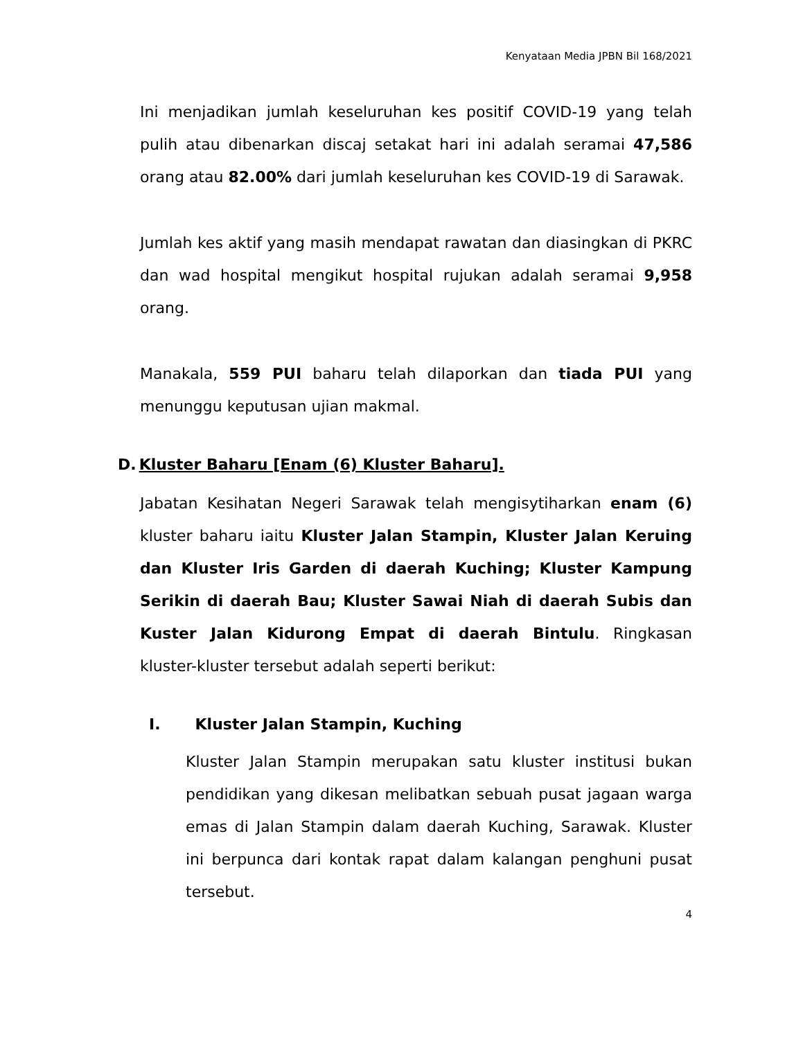Kenyataan Media JPBN Bil 168/2021
Ini menjadikan jumlah keseluruhan kes positif COVID-19 yang telah pulih atau dibenarkan discaj setakat hari ini adalah seramai 47,586 orang atau 82.00% dari jumlah keseluruhan kes COVID-19 di Sarawak.
Jumlah kes aktif yang masih mendapat rawatan dan diasingkan di PKRC dan wad hospital mengikut hospital rujukan adalah seramai 9,958 orang.
Manakala, 559 PUI baharu telah dilaporkan dan tiada PUI yang menunggu keputusan ujian makmal.
D. Kluster Baharu [Enam (6) Kluster Baharu].
Jabatan Kesihatan Negeri Sarawak telah mengisytiharkan enam (6) kluster baharu iaitu Kluster Jalan Stampin, Kluster Jalan Keruing dan Kluster Iris Garden di daerah Kuching; Kluster Kampung Serikin di daerah Bau; Kluster Sawai Niah di daerah Subis dan Kuster Jalan Kidurong Empat di daerah Bintulu. Ringkasan kluster-kluster tersebut adalah seperti berikut:
I. Kluster Jalan Stampin, Kuching
Kluster Jalan Stampin merupakan satu kluster institusi bukan pendidikan yang dikesan melibatkan sebuah pusat jagaan warga emas di Jalan Stampin dalam daerah Kuching, Sarawak. Kluster ini berpunca dari kontak rapat dalam kalangan penghuni pusat tersebut.
4